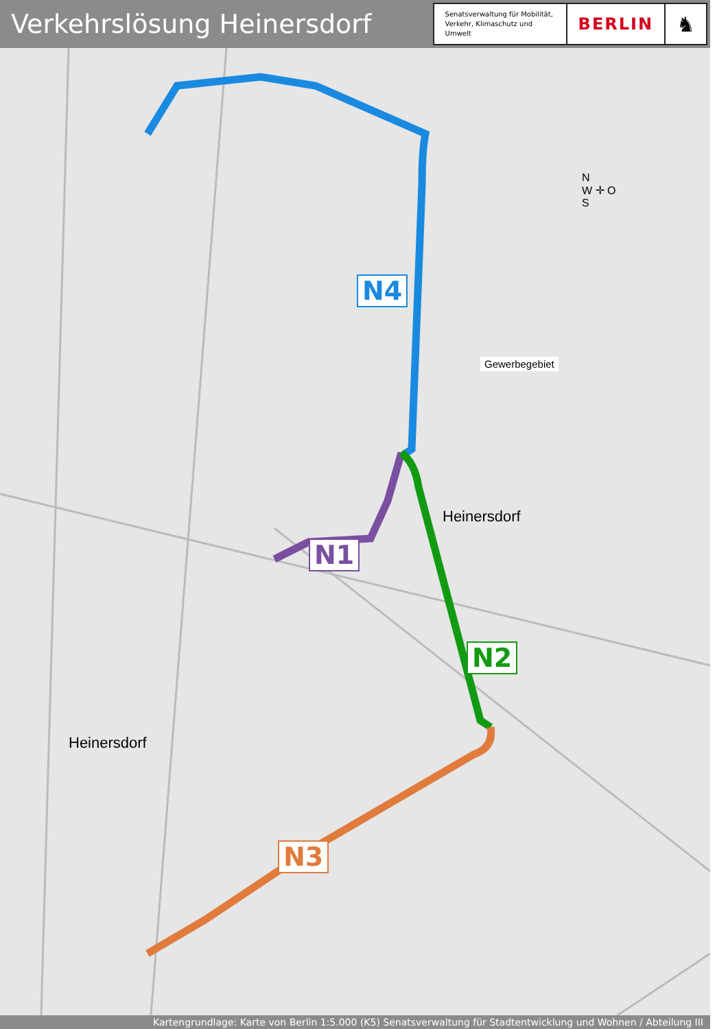Verkehrslösung Heinersdorf
Senatsverwaltung für Mobilität, Verkehr, Klimaschutz und Umwelt
BERLIN
♞
N
W ✛ O
S
N4
N1
N2
N3
Gewerbegebiet
Heinersdorf
Heinersdorf
Kartengrundlage: Karte von Berlin 1:5.000 (K5) Senatsverwaltung für Stadtentwicklung und Wohnen / Abteilung III